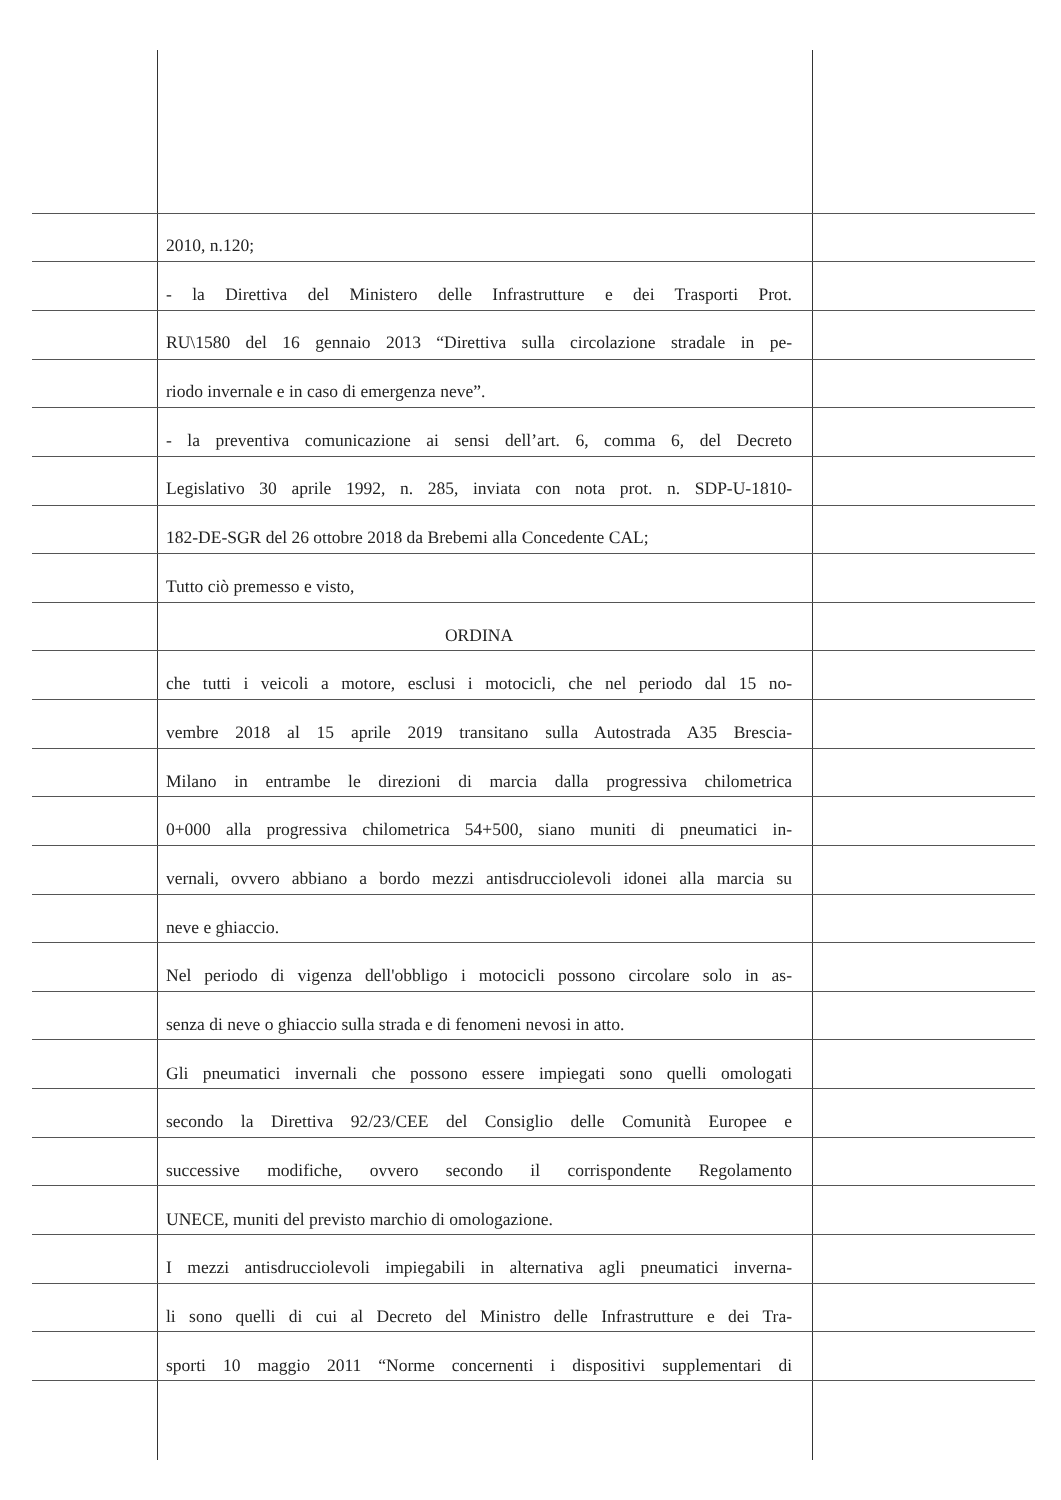2010, n.120;
- la Direttiva del Ministero delle Infrastrutture e dei Trasporti Prot.
RU\1580 del 16 gennaio 2013 “Direttiva sulla circolazione stradale in pe-
riodo invernale e in caso di emergenza neve”.
- la preventiva comunicazione ai sensi dell’art. 6, comma 6, del Decreto
Legislativo 30 aprile 1992, n. 285, inviata con nota prot. n. SDP-U-1810-
182-DE-SGR del 26 ottobre 2018 da Brebemi alla Concedente CAL;
Tutto ciò premesso e visto,
ORDINA
che tutti i veicoli a motore, esclusi i motocicli, che nel periodo dal 15 no-
vembre 2018 al 15 aprile 2019 transitano sulla Autostrada A35 Brescia-
Milano in entrambe le direzioni di marcia dalla progressiva chilometrica
0+000 alla progressiva chilometrica 54+500, siano muniti di pneumatici in-
vernali, ovvero abbiano a bordo mezzi antisdrucciolevoli idonei alla marcia su
neve e ghiaccio.
Nel periodo di vigenza dell'obbligo i motocicli possono circolare solo in as-
senza di neve o ghiaccio sulla strada e di fenomeni nevosi in atto.
Gli pneumatici invernali che possono essere impiegati sono quelli omologati
secondo la Direttiva 92/23/CEE del Consiglio delle Comunità Europee e
successive modifiche, ovvero secondo il corrispondente Regolamento
UNECE, muniti del previsto marchio di omologazione.
I mezzi antisdrucciolevoli impiegabili in alternativa agli pneumatici inverna-
li sono quelli di cui al Decreto del Ministro delle Infrastrutture e dei Tra-
sporti 10 maggio 2011 “Norme concernenti i dispositivi supplementari di